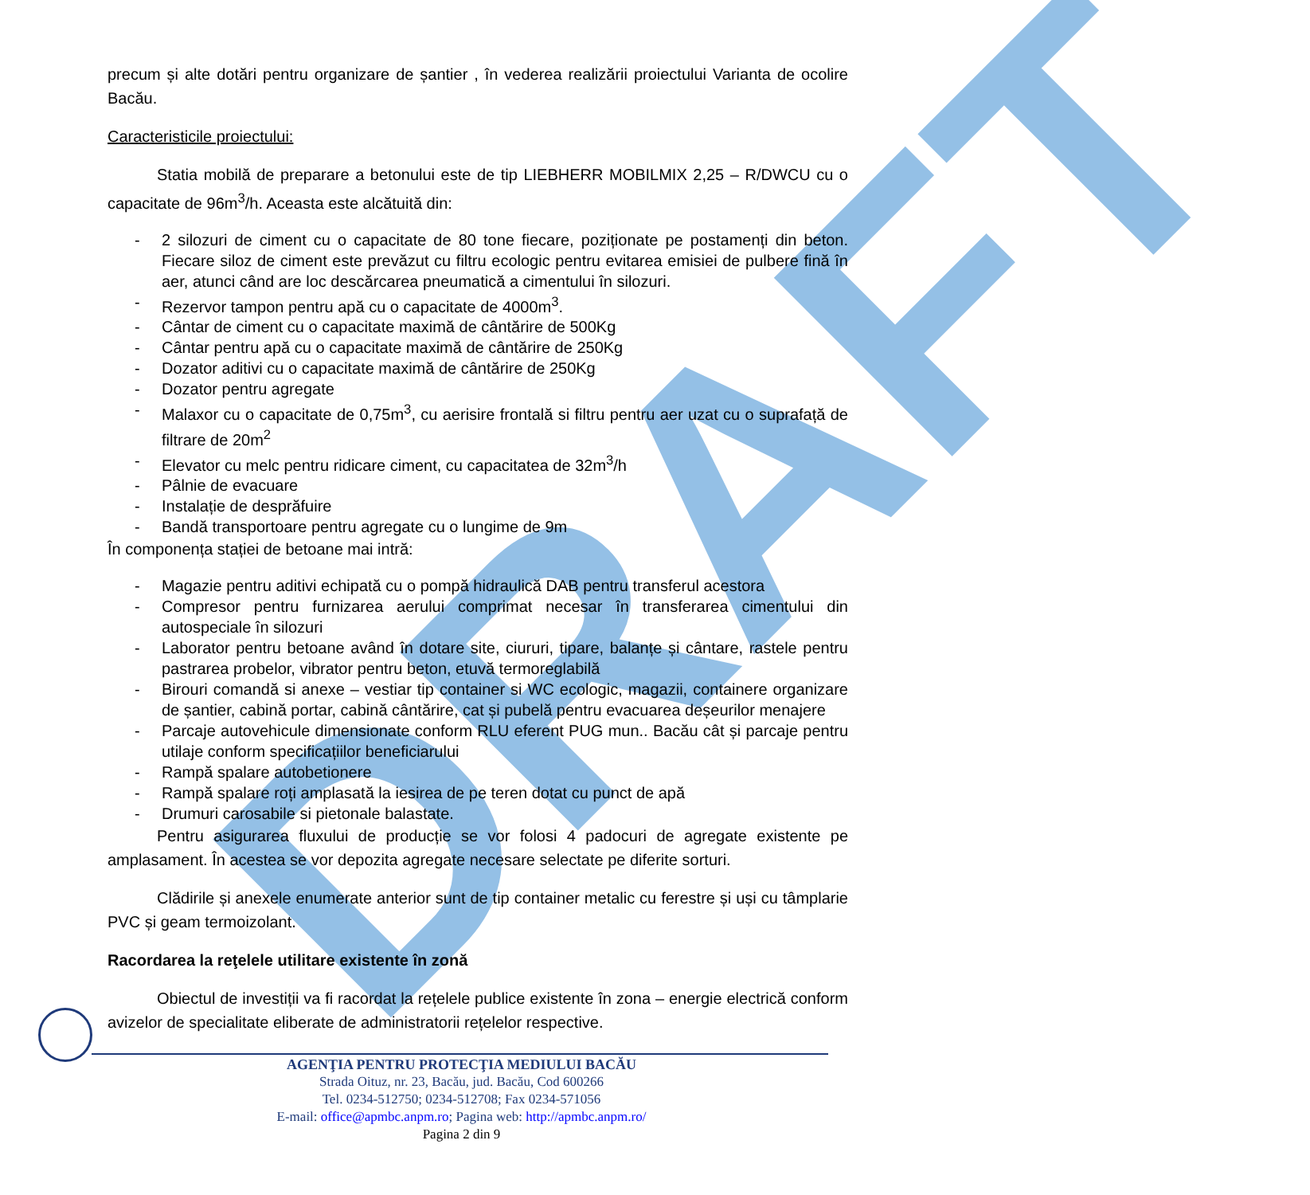DRAFT
precum și alte dotări pentru organizare de șantier , în vederea realizării proiectului Varianta de ocolire Bacău.
Caracteristicile proiectului:
Statia mobilă de preparare a betonului este de tip LIEBHERR MOBILMIX 2,25 – R/DWCU cu o capacitate de 96m<sup>3</sup>/h. Aceasta este alcătuită din:
- 2 silozuri de ciment cu o capacitate de 80 tone fiecare, poziționate pe postamenți din beton. Fiecare siloz de ciment este prevăzut cu filtru ecologic pentru evitarea emisiei de pulbere fină în aer, atunci când are loc descărcarea pneumatică a cimentului în silozuri.
- Rezervor tampon pentru apă cu o capacitate de 4000m<sup>3</sup>.
- Cântar de ciment cu o capacitate maximă de cântărire de 500Kg
- Cântar pentru apă cu o capacitate maximă de cântărire de 250Kg
- Dozator aditivi cu o capacitate maximă de cântărire de 250Kg
- Dozator pentru agregate
- Malaxor cu o capacitate de 0,75m<sup>3</sup>, cu aerisire frontală si filtru pentru aer uzat cu o suprafață de filtrare de 20m<sup>2</sup>
- Elevator cu melc pentru ridicare ciment, cu capacitatea de 32m<sup>3</sup>/h
- Pâlnie de evacuare
- Instalație de desprăfuire
- Bandă transportoare pentru agregate cu o lungime de 9m
În componența stației de betoane mai intră:
- Magazie pentru aditivi echipată cu o pompă hidraulică DAB pentru transferul acestora
- Compresor pentru furnizarea aerului comprimat necesar în transferarea cimentului din autospeciale în silozuri
- Laborator pentru betoane având în dotare site, ciururi, tipare, balanțe și cântare, rastele pentru pastrarea probelor, vibrator pentru beton, etuvă termoreglabilă
- Birouri comandă si anexe – vestiar tip container si WC ecologic, magazii, containere organizare de șantier, cabină portar, cabină cântărire, cat și pubelă pentru evacuarea deșeurilor menajere
- Parcaje autovehicule dimensionate conform RLU eferent PUG mun.. Bacău cât și parcaje pentru utilaje conform specificațiilor beneficiarului
- Rampă spalare autobetionere
- Rampă spalare roți amplasată la iesirea de pe teren dotat cu punct de apă
- Drumuri carosabile si pietonale balastate.
Pentru asigurarea fluxului de producție se vor folosi 4 padocuri de agregate existente pe amplasament. În acestea se vor depozita agregate necesare selectate pe diferite sorturi.
Clădirile și anexele enumerate anterior sunt de tip container metalic cu ferestre și uși cu tâmplarie PVC și geam termoizolant.
Racordarea la reţelele utilitare existente în zonă
Obiectul de investiții va fi racordat la rețelele publice existente în zona – energie electrică conform avizelor de specialitate eliberate de administratorii rețelelor respective.
AGENŢIA PENTRU PROTECŢIA MEDIULUI BACĂU
Strada Oituz, nr. 23, Bacău, jud. Bacău, Cod 600266
Tel. 0234-512750; 0234-512708; Fax 0234-571056
E-mail: office@apmbc.anpm.ro; Pagina web: http://apmbc.anpm.ro/
Pagina 2 din 9